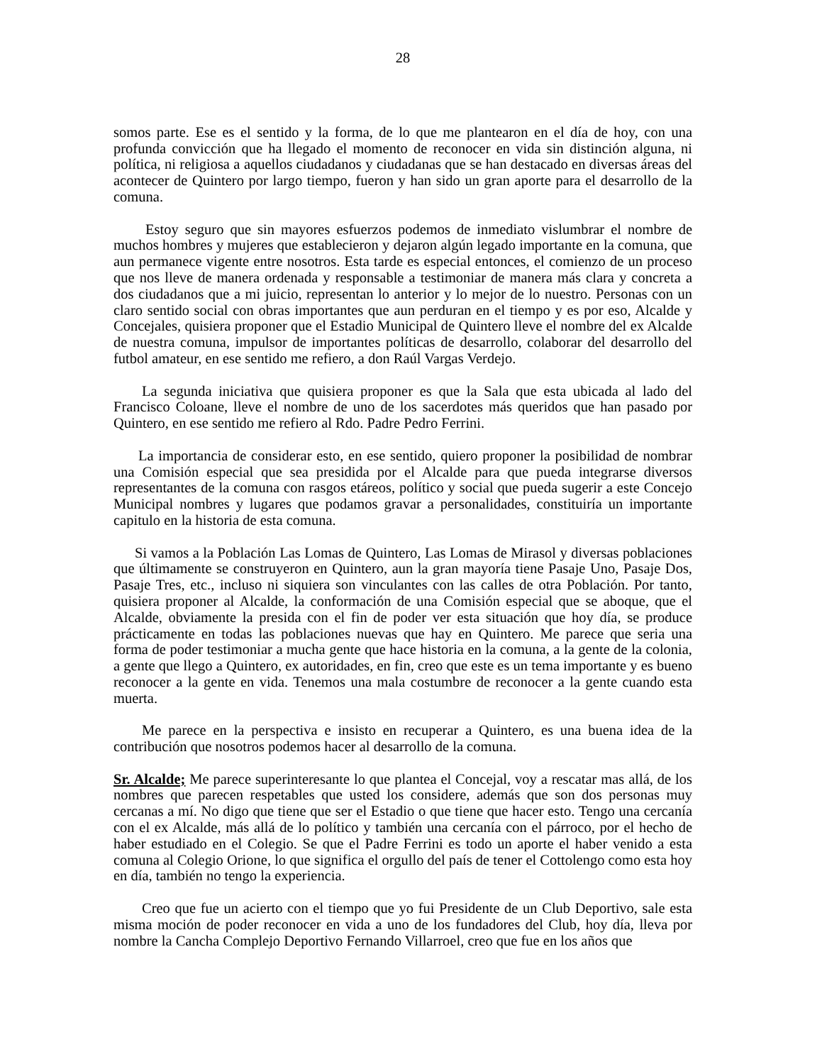28
somos parte. Ese es el sentido y la forma, de lo que me plantearon en el día de hoy, con una profunda convicción que ha llegado el momento de reconocer en vida sin distinción alguna, ni política, ni religiosa a aquellos ciudadanos y ciudadanas que se han destacado en diversas áreas del acontecer de Quintero por largo tiempo, fueron y han sido un gran aporte para el desarrollo de la comuna.
Estoy seguro que sin mayores esfuerzos podemos de inmediato vislumbrar el nombre de muchos hombres y mujeres que establecieron y dejaron algún legado importante en la comuna, que aun permanece vigente entre nosotros. Esta tarde es especial entonces, el comienzo de un proceso que nos lleve de manera ordenada y responsable a testimoniar de manera más clara y concreta a dos ciudadanos que a mi juicio, representan lo anterior y lo mejor de lo nuestro. Personas con un claro sentido social con obras importantes que aun perduran en el tiempo y es por eso, Alcalde y Concejales, quisiera proponer que el Estadio Municipal de Quintero lleve el nombre del ex Alcalde de nuestra comuna, impulsor de importantes políticas de desarrollo, colaborar del desarrollo del futbol amateur, en ese sentido me refiero, a don Raúl Vargas Verdejo.
La segunda iniciativa que quisiera proponer es que la Sala que esta ubicada al lado del Francisco Coloane, lleve el nombre de uno de los sacerdotes más queridos que han pasado por Quintero, en ese sentido me refiero al Rdo. Padre Pedro Ferrini.
La importancia de considerar esto, en ese sentido, quiero proponer la posibilidad de nombrar una Comisión especial que sea presidida por el Alcalde para que pueda integrarse diversos representantes de la comuna con rasgos etáreos, político y social que pueda sugerir a este Concejo Municipal nombres y lugares que podamos gravar a personalidades, constituiría un importante capitulo en la historia de esta comuna.
Si vamos a la Población Las Lomas de Quintero, Las Lomas de Mirasol y diversas poblaciones que últimamente se construyeron en Quintero, aun la gran mayoría tiene Pasaje Uno, Pasaje Dos, Pasaje Tres, etc., incluso ni siquiera son vinculantes con las calles de otra Población. Por tanto, quisiera proponer al Alcalde, la conformación de una Comisión especial que se aboque, que el Alcalde, obviamente la presida con el fin de poder ver esta situación que hoy día, se produce prácticamente en todas las poblaciones nuevas que hay en Quintero. Me parece que seria una forma de poder testimoniar a mucha gente que hace historia en la comuna, a la gente de la colonia, a gente que llego a Quintero, ex autoridades, en fin, creo que este es un tema importante y es bueno reconocer a la gente en vida. Tenemos una mala costumbre de reconocer a la gente cuando esta muerta.
Me parece en la perspectiva e insisto en recuperar a Quintero, es una buena idea de la contribución que nosotros podemos hacer al desarrollo de la comuna.
Sr. Alcalde; Me parece superinteresante lo que plantea el Concejal, voy a rescatar mas allá, de los nombres que parecen respetables que usted los considere, además que son dos personas muy cercanas a mí. No digo que tiene que ser el Estadio o que tiene que hacer esto. Tengo una cercanía con el ex Alcalde, más allá de lo político y también una cercanía con el párroco, por el hecho de haber estudiado en el Colegio. Se que el Padre Ferrini es todo un aporte el haber venido a esta comuna al Colegio Orione, lo que significa el orgullo del país de tener el Cottolengo como esta hoy en día, también no tengo la experiencia.
Creo que fue un acierto con el tiempo que yo fui Presidente de un Club Deportivo, sale esta misma moción de poder reconocer en vida a uno de los fundadores del Club, hoy día, lleva por nombre la Cancha Complejo Deportivo Fernando Villarroel, creo que fue en los años que